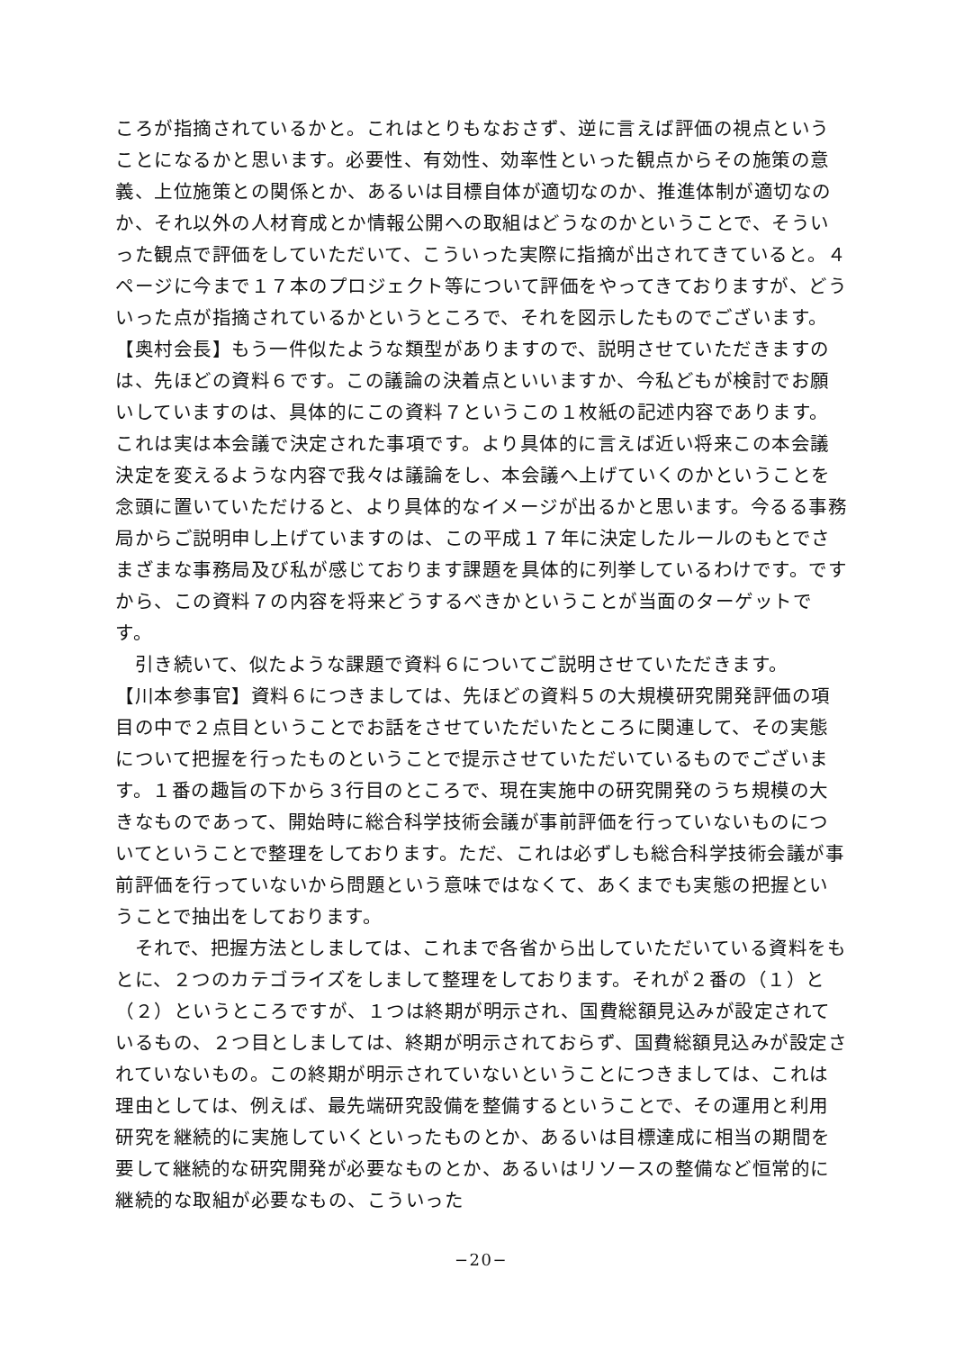ころが指摘されているかと。これはとりもなおさず、逆に言えば評価の視点ということになるかと思います。必要性、有効性、効率性といった観点からその施策の意義、上位施策との関係とか、あるいは目標自体が適切なのか、推進体制が適切なのか、それ以外の人材育成とか情報公開への取組はどうなのかということで、そういった観点で評価をしていただいて、こういった実際に指摘が出されてきていると。４ページに今まで１７本のプロジェクト等について評価をやってきておりますが、どういった点が指摘されているかというところで、それを図示したものでございます。
【奥村会長】もう一件似たような類型がありますので、説明させていただきますのは、先ほどの資料６です。この議論の決着点といいますか、今私どもが検討でお願いしていますのは、具体的にこの資料７というこの１枚紙の記述内容であります。これは実は本会議で決定された事項です。より具体的に言えば近い将来この本会議決定を変えるような内容で我々は議論をし、本会議へ上げていくのかということを念頭に置いていただけると、より具体的なイメージが出るかと思います。今るる事務局からご説明申し上げていますのは、この平成１７年に決定したルールのもとでさまざまな事務局及び私が感じております課題を具体的に列挙しているわけです。ですから、この資料７の内容を将来どうするべきかということが当面のターゲットです。
　引き続いて、似たような課題で資料６についてご説明させていただきます。
【川本参事官】資料６につきましては、先ほどの資料５の大規模研究開発評価の項目の中で２点目ということでお話をさせていただいたところに関連して、その実態について把握を行ったものということで提示させていただいているものでございます。１番の趣旨の下から３行目のところで、現在実施中の研究開発のうち規模の大きなものであって、開始時に総合科学技術会議が事前評価を行っていないものについてということで整理をしております。ただ、これは必ずしも総合科学技術会議が事前評価を行っていないから問題という意味ではなくて、あくまでも実態の把握ということで抽出をしております。
　それで、把握方法としましては、これまで各省から出していただいている資料をもとに、２つのカテゴライズをしまして整理をしております。それが２番の（１）と（２）というところですが、１つは終期が明示され、国費総額見込みが設定されているもの、２つ目としましては、終期が明示されておらず、国費総額見込みが設定されていないもの。この終期が明示されていないということにつきましては、これは理由としては、例えば、最先端研究設備を整備するということで、その運用と利用研究を継続的に実施していくといったものとか、あるいは目標達成に相当の期間を要して継続的な研究開発が必要なものとか、あるいはリソースの整備など恒常的に継続的な取組が必要なもの、こういった
−20−